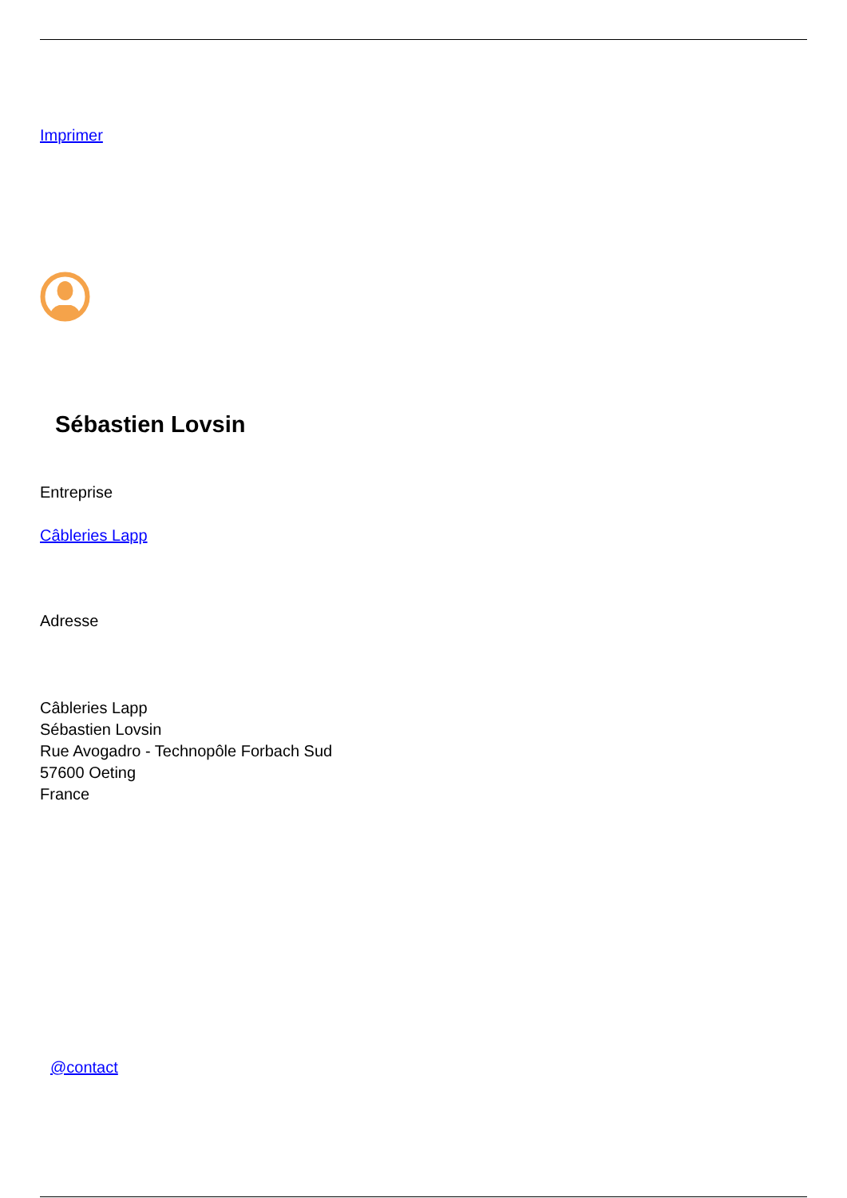Imprimer
Sébastien Lovsin
Entreprise
Câbleries Lapp
Adresse
Câbleries Lapp
Sébastien Lovsin
Rue Avogadro - Technopôle Forbach Sud
57600 Oeting
France
@contact